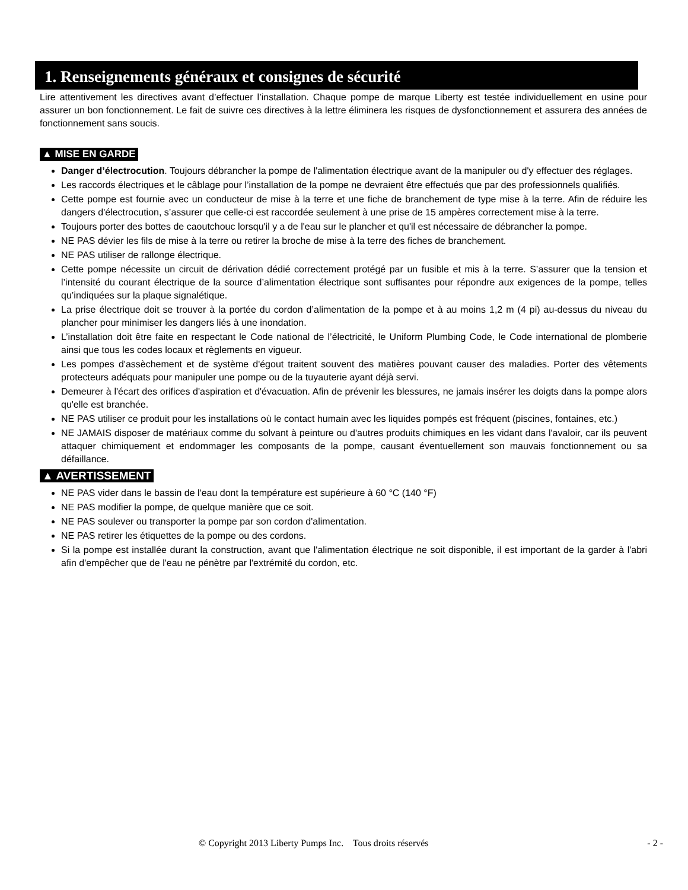1. Renseignements généraux et consignes de sécurité
Lire attentivement les directives avant d’effectuer l’installation. Chaque pompe de marque Liberty est testée individuellement en usine pour assurer un bon fonctionnement. Le fait de suivre ces directives à la lettre éliminera les risques de dysfonctionnement et assurera des années de fonctionnement sans soucis.
▲ MISE EN GARDE
Danger d’électrocution. Toujours débrancher la pompe de l'alimentation électrique avant de la manipuler ou d'y effectuer des réglages.
Les raccords électriques et le câblage pour l’installation de la pompe ne devraient être effectués que par des professionnels qualifiés.
Cette pompe est fournie avec un conducteur de mise à la terre et une fiche de branchement de type mise à la terre. Afin de réduire les dangers d'électrocution, s’assurer que celle-ci est raccordée seulement à une prise de 15 ampères correctement mise à la terre.
Toujours porter des bottes de caoutchouc lorsqu'il y a de l'eau sur le plancher et qu'il est nécessaire de débrancher la pompe.
NE PAS dévier les fils de mise à la terre ou retirer la broche de mise à la terre des fiches de branchement.
NE PAS utiliser de rallonge électrique.
Cette pompe nécessite un circuit de dérivation dédié correctement protégé par un fusible et mis à la terre. S’assurer que la tension et l’intensité du courant électrique de la source d’alimentation électrique sont suffisantes pour répondre aux exigences de la pompe, telles qu’indiquées sur la plaque signalétique.
La prise électrique doit se trouver à la portée du cordon d’alimentation de la pompe et à au moins 1,2 m (4 pi) au-dessus du niveau du plancher pour minimiser les dangers liés à une inondation.
L’installation doit être faite en respectant le Code national de l’électricité, le Uniform Plumbing Code, le Code international de plomberie ainsi que tous les codes locaux et règlements en vigueur.
Les pompes d'assèchement et de système d'égout traitent souvent des matières pouvant causer des maladies. Porter des vêtements protecteurs adéquats pour manipuler une pompe ou de la tuyauterie ayant déjà servi.
Demeurer à l'écart des orifices d'aspiration et d'évacuation. Afin de prévenir les blessures, ne jamais insérer les doigts dans la pompe alors qu'elle est branchée.
NE PAS utiliser ce produit pour les installations où le contact humain avec les liquides pompés est fréquent (piscines, fontaines, etc.)
NE JAMAIS disposer de matériaux comme du solvant à peinture ou d'autres produits chimiques en les vidant dans l'avaloir, car ils peuvent attaquer chimiquement et endommager les composants de la pompe, causant éventuellement son mauvais fonctionnement ou sa défaillance.
▲ AVERTISSEMENT
NE PAS vider dans le bassin de l'eau dont la température est supérieure à 60 °C (140 °F)
NE PAS modifier la pompe, de quelque manière que ce soit.
NE PAS soulever ou transporter la pompe par son cordon d'alimentation.
NE PAS retirer les étiquettes de la pompe ou des cordons.
Si la pompe est installée durant la construction, avant que l'alimentation électrique ne soit disponible, il est important de la garder à l'abri afin d'empêcher que de l'eau ne pénètre par l'extrémité du cordon, etc.
© Copyright 2013 Liberty Pumps Inc. Tous droits réservés - 2 -